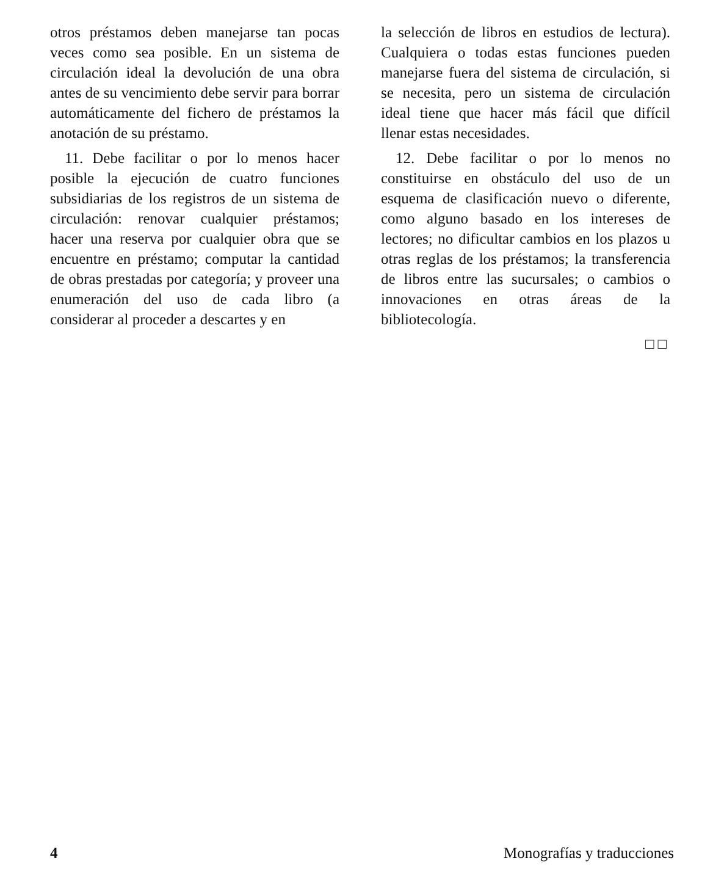otros préstamos deben manejarse tan pocas veces como sea posible. En un sistema de circulación ideal la devolución de una obra antes de su vencimiento debe servir para borrar automáticamente del fichero de préstamos la anotación de su préstamo.
11. Debe facilitar o por lo menos hacer posible la ejecución de cuatro funciones subsidiarias de los registros de un sistema de circulación: renovar cualquier préstamos; hacer una reserva por cualquier obra que se encuentre en préstamo; computar la cantidad de obras prestadas por categoría; y proveer una enumeración del uso de cada libro (a considerar al proceder a descartes y en
la selección de libros en estudios de lectura). Cualquiera o todas estas funciones pueden manejarse fuera del sistema de circulación, si se necesita, pero un sistema de circulación ideal tiene que hacer más fácil que difícil llenar estas necesidades.
12. Debe facilitar o por lo menos no constituirse en obstáculo del uso de un esquema de clasificación nuevo o diferente, como alguno basado en los intereses de lectores; no dificultar cambios en los plazos u otras reglas de los préstamos; la transferencia de libros entre las sucursales; o cambios o innovaciones en otras áreas de la bibliotecología.
□□
4 Monografías y traducciones